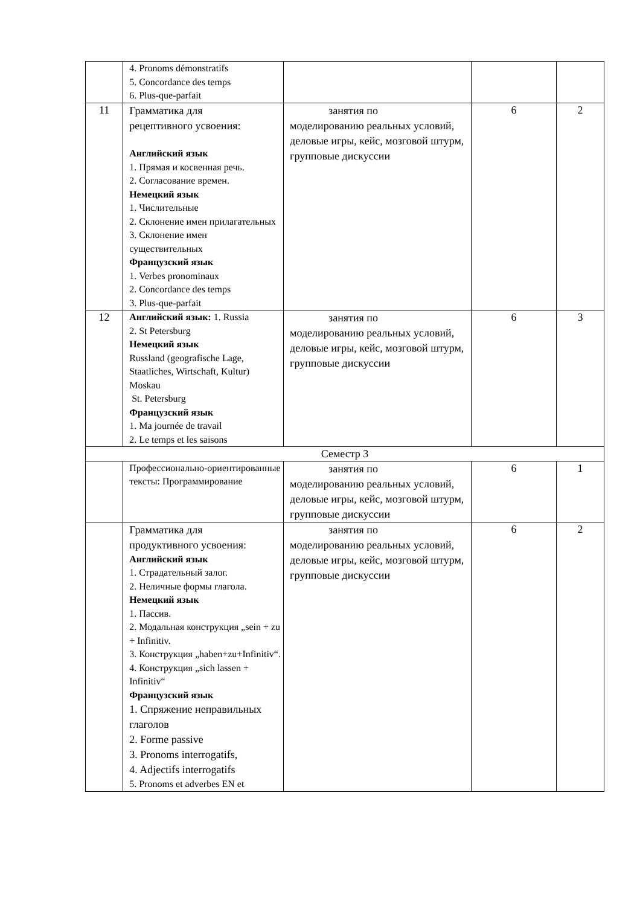| | 4. Pronoms démonstratifs 5. Concordance des temps 6. Plus-que-parfait | | | |
| 11 | Грамматика для рецептивного усвоения: Английский язык 1. Прямая и косвенная речь. 2. Согласование времен. Немецкий язык 1. Числительные 2. Склонение имен прилагательных 3. Склонение имен существительных Французский язык 1. Verbes pronominaux 2. Concordance des temps 3. Plus-que-parfait | занятия по моделированию реальных условий, деловые игры, кейс, мозговой штурм, групповые дискуссии | 6 | 2 |
| 12 | Английский язык: 1. Russia 2. St Petersburg Немецкий язык Russland (geografische Lage, Staatliches, Wirtschaft, Kultur) Moskau St. Petersburg Французский язык 1. Ma journée de travail 2. Le temps et les saisons | занятия по моделированию реальных условий, деловые игры, кейс, мозговой штурм, групповые дискуссии | 6 | 3 |
| Семестр 3 | | | | |
| | Профессионально-ориентированные тексты: Программирование | занятия по моделированию реальных условий, деловые игры, кейс, мозговой штурм, групповые дискуссии | 6 | 1 |
| | Грамматика для продуктивного усвоения: Английский язык 1. Страдательный залог. 2. Неличные формы глагола. Немецкий язык 1. Пассив. 2. Модальная конструкция „sein + zu + Infinitiv. 3. Конструкция „haben+zu+Infinitiv“. 4. Конструкция „sich lassen + Infinitiv“ Французский язык 1. Спряжение неправильных глаголов 2. Forme passive 3. Pronoms interrogatifs, 4. Adjectifs interrogatifs 5. Pronoms et adverbes EN et | занятия по моделированию реальных условий, деловые игры, кейс, мозговой штурм, групповые дискуссии | 6 | 2 |